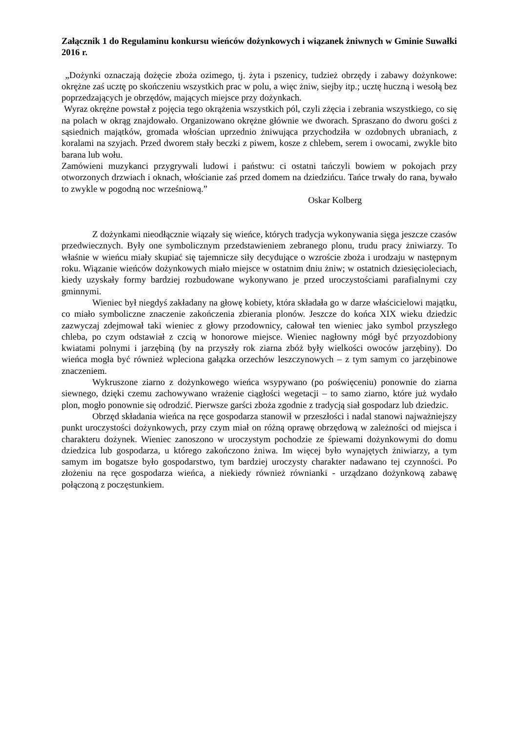Załącznik 1 do Regulaminu konkursu wieńców dożynkowych i wiązanek żniwnych w Gminie Suwałki 2016 r.
„Dożynki oznaczają dożęcie zboża ozimego, tj. żyta i pszenicy, tudzież obrzędy i zabawy dożynkowe: okrężne zaś ucztę po skończeniu wszystkich prac w polu, a więc żniw, siejby itp.; ucztę huczną i wesołą bez poprzedzających je obrzędów, mających miejsce przy dożynkach.
Wyraz okrężne powstał z pojęcia tego okrążenia wszystkich pól, czyli zżęcia i zebrania wszystkiego, co się na polach w okrąg znajdowało. Organizowano okrężne głównie we dworach. Spraszano do dworu gości z sąsiednich majątków, gromada włościan uprzednio żniwująca przychodziła w ozdobnych ubraniach, z koralami na szyjach. Przed dworem stały beczki z piwem, kosze z chlebem, serem i owocami, zwykle bito barana lub wołu.
Zamówieni muzykanci przygrywali ludowi i państwu: ci ostatni tańczyli bowiem w pokojach przy otworzonych drzwiach i oknach, włościanie zaś przed domem na dziedzińcu. Tańce trwały do rana, bywało to zwykle w pogodną noc wrześniową.”
Oskar Kolberg
Z dożynkami nieodłącznie wiązały się wieńce, których tradycja wykonywania sięga jeszcze czasów przedwiecznych. Były one symbolicznym przedstawieniem zebranego plonu, trudu pracy żniwiarzy. To właśnie w wieńcu miały skupiać się tajemnicze siły decydujące o wzroście zboża i urodzaju w następnym roku. Wiązanie wieńców dożynkowych miało miejsce w ostatnim dniu żniw; w ostatnich dziesięcioleciach, kiedy uzyskały formy bardziej rozbudowane wykonywano je przed uroczystościami parafialnymi czy gminnymi.
Wieniec był niegdyś zakładany na głowę kobiety, która składała go w darze właścicielowi majątku, co miało symboliczne znaczenie zakończenia zbierania plonów. Jeszcze do końca XIX wieku dziedzic zazwyczaj zdejmował taki wieniec z głowy przodownicy, całował ten wieniec jako symbol przyszłego chleba, po czym odstawiał z czcią w honorowe miejsce. Wieniec nagłowny mógł być przyozdobiony kwiatami polnymi i jarzębiną (by na przyszły rok ziarna zbóż były wielkości owoców jarzębiny). Do wieńca mogła być również wpleciona gałązka orzechów leszczynowych – z tym samym co jarzębinowe znaczeniem.
Wykruszone ziarno z dożynkowego wieńca wsypywano (po poświęceniu) ponownie do ziarna siewnego, dzięki czemu zachowywano wrażenie ciągłości wegetacji – to samo ziarno, które już wydało plon, mogło ponownie się odrodzić. Pierwsze garści zboża zgodnie z tradycją siał gospodarz lub dziedzic.
Obrzęd składania wieńca na ręce gospodarza stanowił w przeszłości i nadal stanowi najważniejszy punkt uroczystości dożynkowych, przy czym miał on różną oprawę obrzędową w zależności od miejsca i charakteru dożynek. Wieniec zanoszono w uroczystym pochodzie ze śpiewami dożynkowymi do domu dziedzica lub gospodarza, u którego zakończono żniwa. Im więcej było wynajętych żniwiarzy, a tym samym im bogatsze było gospodarstwo, tym bardziej uroczysty charakter nadawano tej czynności. Po złożeniu na ręce gospodarza wieńca, a niekiedy również równianki - urządzano dożynkową zabawę połączoną z poczęstunkiem.